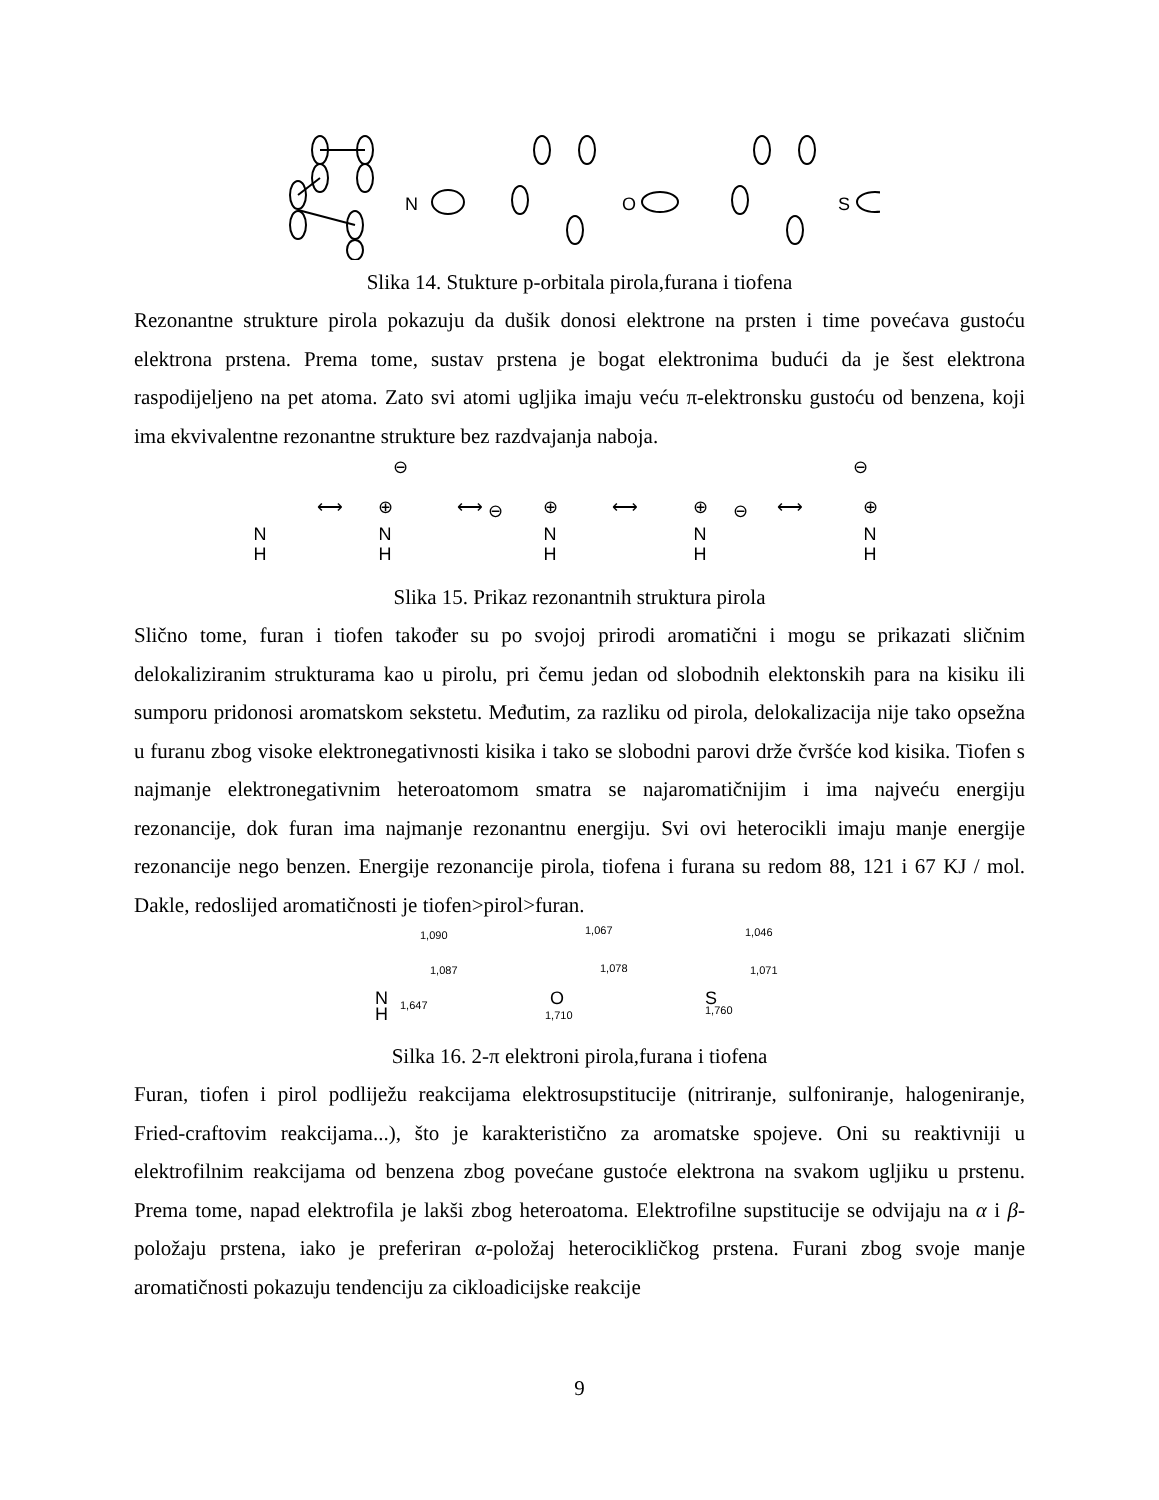N
O
S
Slika 14. Stukture p-orbitala pirola,furana i tiofena
Rezonantne strukture pirola pokazuju da dušik donosi elektrone na prsten i time povećava gustoću elektrona prstena. Prema tome, sustav prstena je bogat elektronima budući da je šest elektrona raspodijeljeno na pet atoma. Zato svi atomi ugljika imaju veću π-elektronsku gustoću od benzena, koji ima ekvivalentne rezonantne strukture bez razdvajanja naboja.
N
H
N
H
N
H
N
H
N
H
⟷
⟷
⟷
⟷
⊖
⊖
⊖
⊖
⊕
⊕
⊕
⊕
Slika 15. Prikaz rezonantnih struktura pirola
Slično tome, furan i tiofen također su po svojoj prirodi aromatični i mogu se prikazati sličnim delokaliziranim strukturama kao u pirolu, pri čemu jedan od slobodnih elektonskih para na kisiku ili sumporu pridonosi aromatskom sekstetu. Međutim, za razliku od pirola, delokalizacija nije tako opsežna u furanu zbog visoke elektronegativnosti kisika i tako se slobodni parovi drže čvršće kod kisika. Tiofen s najmanje elektronegativnim heteroatomom smatra se najaromatičnijim i ima najveću energiju rezonancije, dok furan ima najmanje rezonantnu energiju. Svi ovi heterocikli imaju manje energije rezonancije nego benzen. Energije rezonancije pirola, tiofena i furana su redom 88, 121 i 67 KJ / mol. Dakle, redoslijed aromatičnosti je tiofen>pirol>furan.
1,090
1,087
1,647
1,067
1,078
1,710
1,046
1,071
1,760
N
H
O
S
Silka 16. 2-π elektroni pirola,furana i tiofena
Furan, tiofen i pirol podliježu reakcijama elektrosupstitucije (nitriranje, sulfoniranje, halogeniranje, Fried-craftovim reakcijama...), što je karakteristično za aromatske spojeve. Oni su reaktivniji u elektrofilnim reakcijama od benzena zbog povećane gustoće elektrona na svakom ugljiku u prstenu. Prema tome, napad elektrofila je lakši zbog heteroatoma. Elektrofilne supstitucije se odvijaju na α i β-položaju prstena, iako je preferiran α-položaj heterocikličkog prstena. Furani zbog svoje manje aromatičnosti pokazuju tendenciju za cikloadicijske reakcije
9